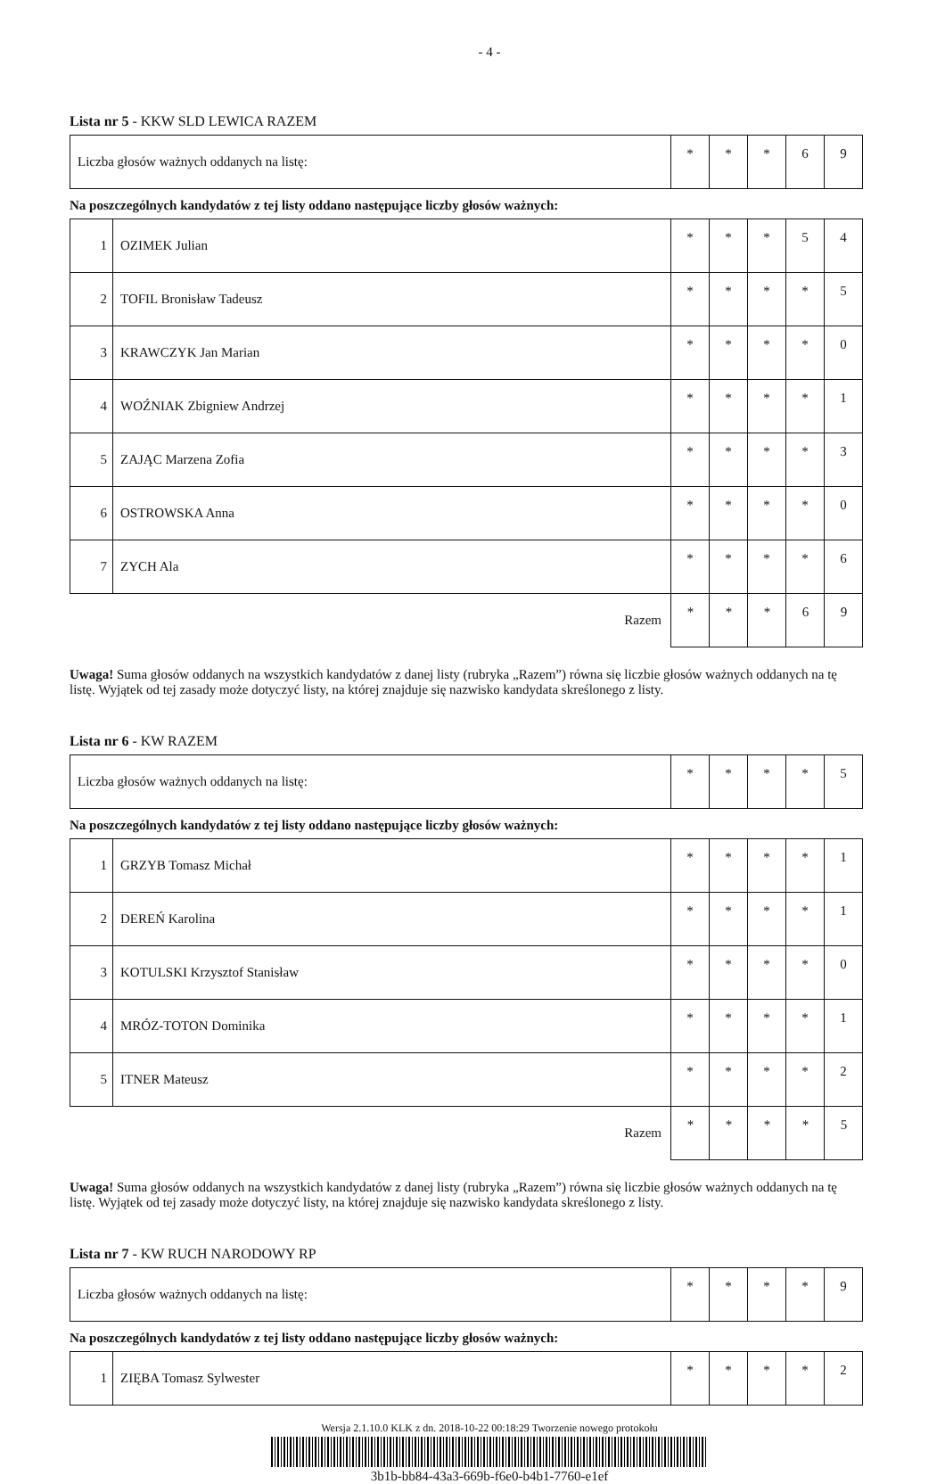- 4 -
Lista nr 5 - KKW SLD LEWICA RAZEM
| Liczba głosów ważnych oddanych na listę: | * | * | * | 6 | 9 |
Na poszczególnych kandydatów z tej listy oddano następujące liczby głosów ważnych:
| 1 | OZIMEK Julian | * | * | * | 5 | 4 |
| 2 | TOFIL Bronisław Tadeusz | * | * | * | * | 5 |
| 3 | KRAWCZYK Jan Marian | * | * | * | * | 0 |
| 4 | WOŹNIAK Zbigniew Andrzej | * | * | * | * | 1 |
| 5 | ZAJĄC Marzena Zofia | * | * | * | * | 3 |
| 6 | OSTROWSKA Anna | * | * | * | * | 0 |
| 7 | ZYCH Ala | * | * | * | * | 6 |
| Razem | | * | * | * | 6 | 9 |
Uwaga! Suma głosów oddanych na wszystkich kandydatów z danej listy (rubryka „Razem”) równa się liczbie głosów ważnych oddanych na tę listę. Wyjątek od tej zasady może dotyczyć listy, na której znajduje się nazwisko kandydata skreślonego z listy.
Lista nr 6 - KW RAZEM
| Liczba głosów ważnych oddanych na listę: | * | * | * | * | 5 |
Na poszczególnych kandydatów z tej listy oddano następujące liczby głosów ważnych:
| 1 | GRZYB Tomasz Michał | * | * | * | * | 1 |
| 2 | DEREŃ Karolina | * | * | * | * | 1 |
| 3 | KOTULSKI Krzysztof Stanisław | * | * | * | * | 0 |
| 4 | MRÓZ-TOTON Dominika | * | * | * | * | 1 |
| 5 | ITNER Mateusz | * | * | * | * | 2 |
| Razem | | * | * | * | * | 5 |
Uwaga! Suma głosów oddanych na wszystkich kandydatów z danej listy (rubryka „Razem”) równa się liczbie głosów ważnych oddanych na tę listę. Wyjątek od tej zasady może dotyczyć listy, na której znajduje się nazwisko kandydata skreślonego z listy.
Lista nr 7 - KW RUCH NARODOWY RP
| Liczba głosów ważnych oddanych na listę: | * | * | * | * | 9 |
Na poszczególnych kandydatów z tej listy oddano następujące liczby głosów ważnych:
| 1 | ZIĘBA Tomasz Sylwester | * | * | * | * | 2 |
Wersja 2.1.10.0 KLK z dn. 2018-10-22 00:18:29 Tworzenie nowego protokołu
3b1b-bb84-43a3-669b-f6e0-b4b1-7760-e1ef